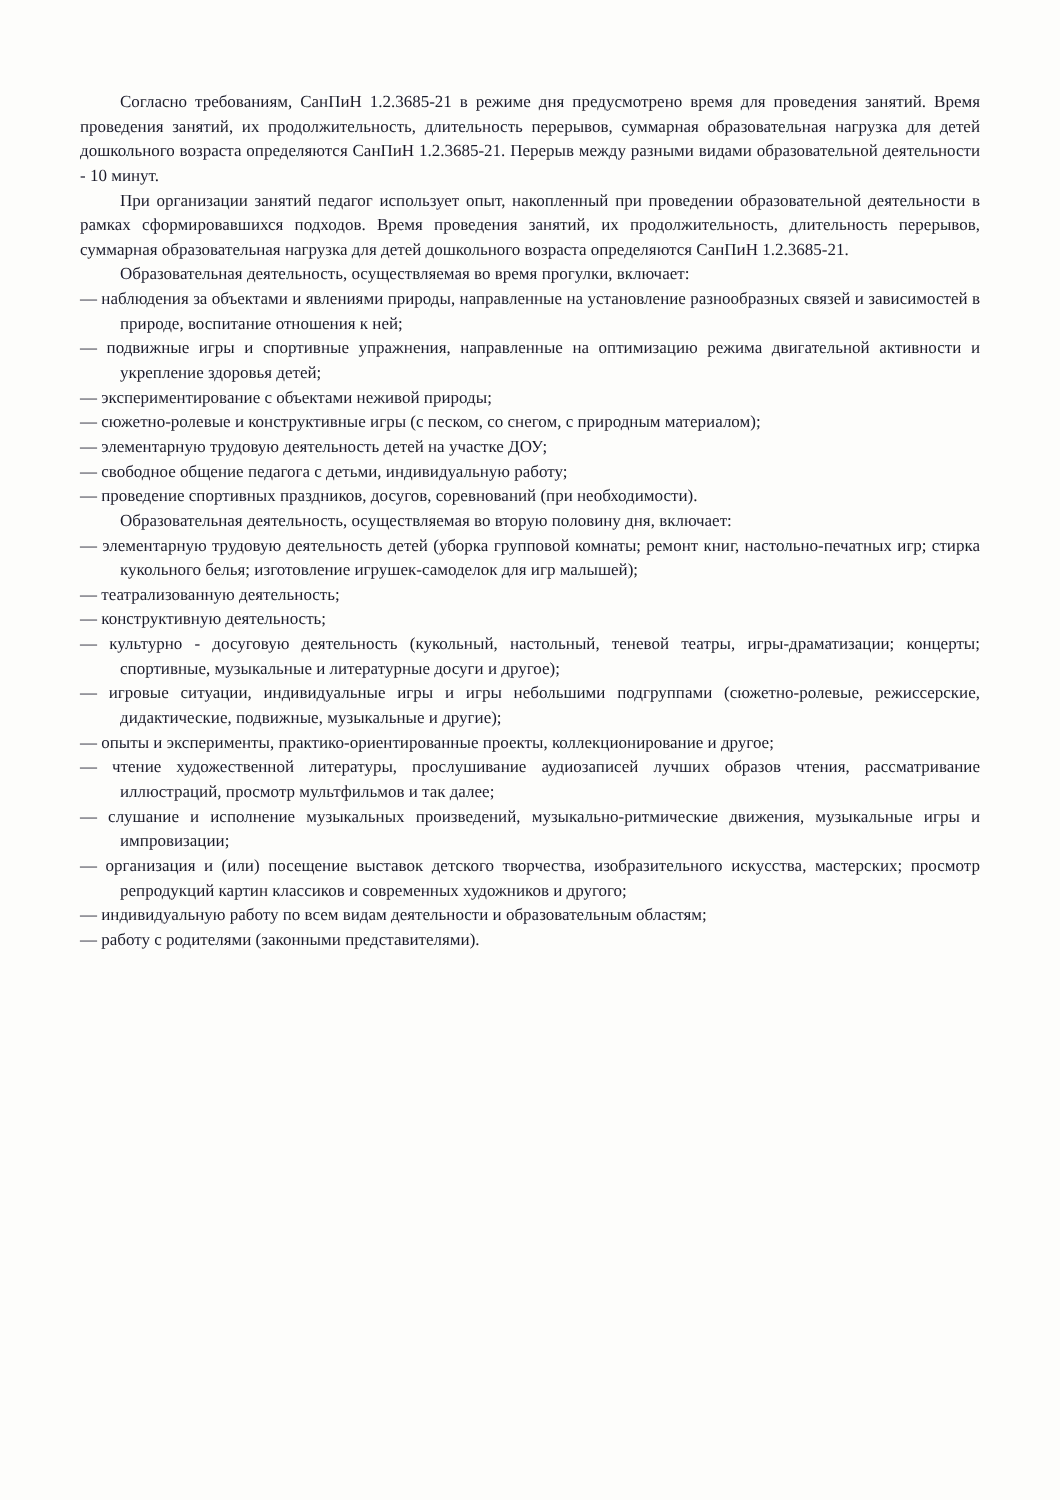Согласно требованиям, СанПиН 1.2.3685-21 в режиме дня предусмотрено время для проведения занятий. Время проведения занятий, их продолжительность, длительность перерывов, суммарная образовательная нагрузка для детей дошкольного возраста определяются СанПиН 1.2.3685-21. Перерыв между разными видами образовательной деятельности - 10 минут.
При организации занятий педагог использует опыт, накопленный при проведении образовательной деятельности в рамках сформировавшихся подходов. Время проведения занятий, их продолжительность, длительность перерывов, суммарная образовательная нагрузка для детей дошкольного возраста определяются СанПиН 1.2.3685-21.
Образовательная деятельность, осуществляемая во время прогулки, включает:
— наблюдения за объектами и явлениями природы, направленные на установление разнообразных связей и зависимостей в природе, воспитание отношения к ней;
— подвижные игры и спортивные упражнения, направленные на оптимизацию режима двигательной активности и укрепление здоровья детей;
— экспериментирование с объектами неживой природы;
— сюжетно-ролевые и конструктивные игры (с песком, со снегом, с природным материалом);
— элементарную трудовую деятельность детей на участке ДОУ;
— свободное общение педагога с детьми, индивидуальную работу;
— проведение спортивных праздников, досугов, соревнований (при необходимости).
Образовательная деятельность, осуществляемая во вторую половину дня, включает:
— элементарную трудовую деятельность детей (уборка групповой комнаты; ремонт книг, настольно-печатных игр; стирка кукольного белья; изготовление игрушек-самоделок для игр малышей);
— театрализованную деятельность;
— конструктивную деятельность;
— культурно - досуговую деятельность (кукольный, настольный, теневой театры, игры-драматизации; концерты; спортивные, музыкальные и литературные досуги и другое);
— игровые ситуации, индивидуальные игры и игры небольшими подгруппами (сюжетно-ролевые, режиссерские, дидактические, подвижные, музыкальные и другие);
— опыты и эксперименты, практико-ориентированные проекты, коллекционирование и другое;
— чтение художественной литературы, прослушивание аудиозаписей лучших образов чтения, рассматривание иллюстраций, просмотр мультфильмов и так далее;
— слушание и исполнение музыкальных произведений, музыкально-ритмические движения, музыкальные игры и импровизации;
— организация и (или) посещение выставок детского творчества, изобразительного искусства, мастерских; просмотр репродукций картин классиков и современных художников и другого;
— индивидуальную работу по всем видам деятельности и образовательным областям;
— работу с родителями (законными представителями).